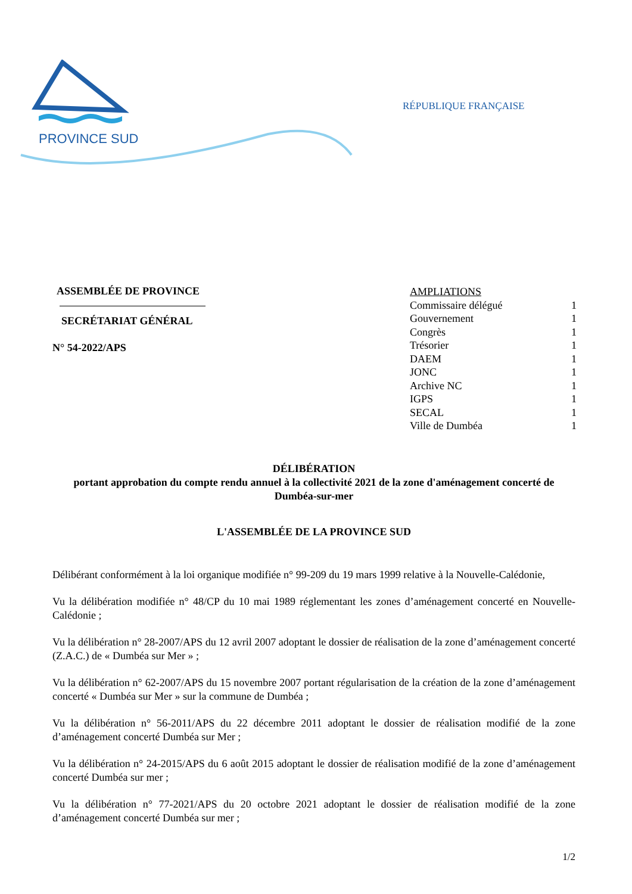PROVINCE SUD
RÉPUBLIQUE FRANÇAISE
ASSEMBLÉE DE PROVINCE
SECRÉTARIAT GÉNÉRAL
N° 54-2022/APS
AMPLIATIONS
Commissaire délégué 1
Gouvernement 1
Congrès 1
Trésorier 1
DAEM 1
JONC 1
Archive NC 1
IGPS 1
SECAL 1
Ville de Dumbéa 1
DÉLIBÉRATION
portant approbation du compte rendu annuel à la collectivité 2021 de la zone d'aménagement concerté de Dumbéa-sur-mer
L'ASSEMBLÉE DE LA PROVINCE SUD
Délibérant conformément à la loi organique modifiée n° 99-209 du 19 mars 1999 relative à la Nouvelle-Calédonie,
Vu la délibération modifiée n° 48/CP du 10 mai 1989 réglementant les zones d’aménagement concerté en Nouvelle-Calédonie ;
Vu la délibération n° 28-2007/APS du 12 avril 2007 adoptant le dossier de réalisation de la zone d’aménagement concerté (Z.A.C.) de « Dumbéa sur Mer » ;
Vu la délibération n° 62-2007/APS du 15 novembre 2007 portant régularisation de la création de la zone d’aménagement concerté « Dumbéa sur Mer » sur la commune de Dumbéa ;
Vu la délibération n° 56-2011/APS du 22 décembre 2011 adoptant le dossier de réalisation modifié de la zone d’aménagement concerté Dumbéa sur Mer ;
Vu la délibération n° 24-2015/APS du 6 août 2015 adoptant le dossier de réalisation modifié de la zone d’aménagement concerté Dumbéa sur mer ;
Vu la délibération n° 77-2021/APS du 20 octobre 2021 adoptant le dossier de réalisation modifié de la zone d’aménagement concerté Dumbéa sur mer ;
1/2